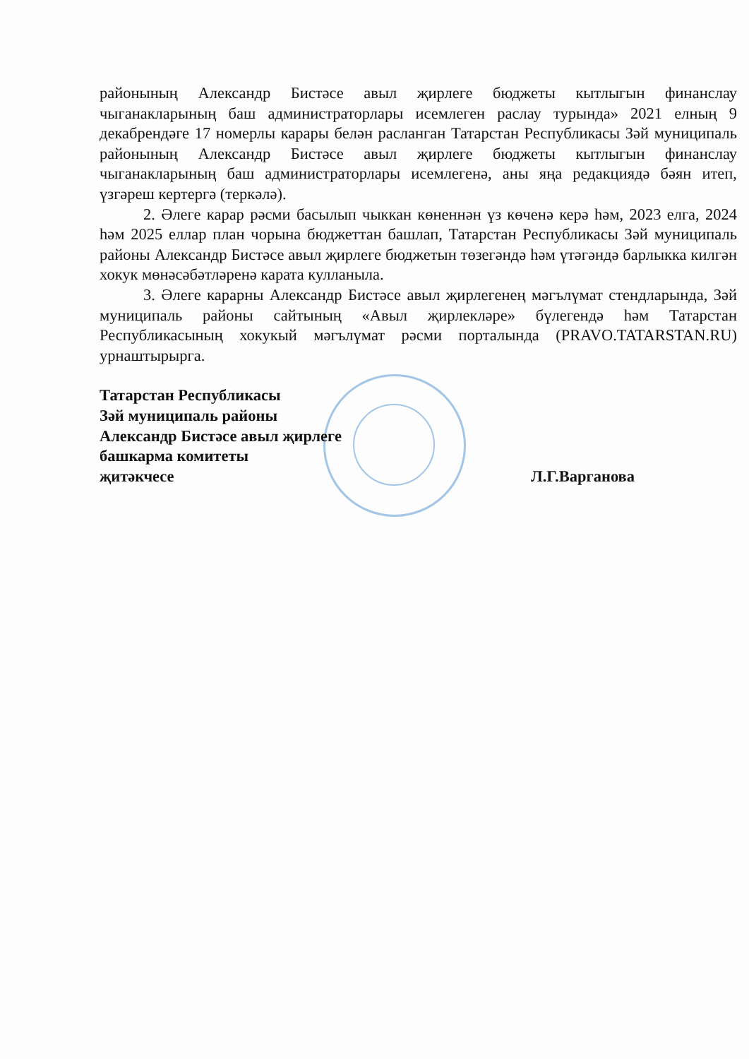районының Александр Бистәсе авыл җирлеге бюджеты кытлыгын финанслау чыганакларының баш администраторлары исемлеген раслау турында» 2021 елның 9 декабрендәге 17 номерлы карары белән расланган Татарстан Республикасы Зәй муниципаль районының Александр Бистәсе авыл җирлеге бюджеты кытлыгын финанслау чыганакларының баш администраторлары исемлегенә, аны яңа редакциядә бәян итеп, үзгәреш кертергә (теркәлә).
2. Әлеге карар рәсми басылып чыккан көненнән үз көченә керә һәм, 2023 елга, 2024 һәм 2025 еллар план чорына бюджеттан башлап, Татарстан Республикасы Зәй муниципаль районы Александр Бистәсе авыл җирлеге бюджетын төзегәндә һәм үтәгәндә барлыкка килгән хокук мөнәсәбәтләренә карата кулланыла.
3. Әлеге карарны Александр Бистәсе авыл җирлегенең мәгълүмат стендларында, Зәй муниципаль районы сайтының «Авыл җирлекләре» бүлегендә һәм Татарстан Республикасының хокукый мәгълүмат рәсми порталында (PRAVO.TATARSTAN.RU) урнаштырырга.
Татарстан Республикасы
Зәй муниципаль районы
Александр Бистәсе авыл җирлеге
башкарма комитеты
җитәкчесе
Л.Г.Варганова